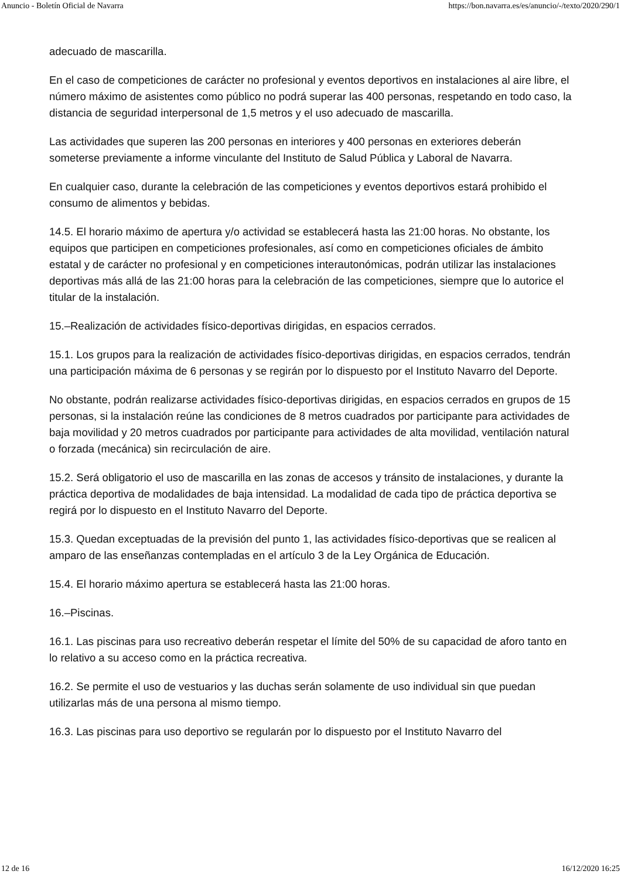Anuncio - Boletín Oficial de Navarra https://bon.navarra.es/es/anuncio/-/texto/2020/290/1
adecuado de mascarilla.
En el caso de competiciones de carácter no profesional y eventos deportivos en instalaciones al aire libre, el número máximo de asistentes como público no podrá superar las 400 personas, respetando en todo caso, la distancia de seguridad interpersonal de 1,5 metros y el uso adecuado de mascarilla.
Las actividades que superen las 200 personas en interiores y 400 personas en exteriores deberán someterse previamente a informe vinculante del Instituto de Salud Pública y Laboral de Navarra.
En cualquier caso, durante la celebración de las competiciones y eventos deportivos estará prohibido el consumo de alimentos y bebidas.
14.5. El horario máximo de apertura y/o actividad se establecerá hasta las 21:00 horas. No obstante, los equipos que participen en competiciones profesionales, así como en competiciones oficiales de ámbito estatal y de carácter no profesional y en competiciones interautonómicas, podrán utilizar las instalaciones deportivas más allá de las 21:00 horas para la celebración de las competiciones, siempre que lo autorice el titular de la instalación.
15.–Realización de actividades físico-deportivas dirigidas, en espacios cerrados.
15.1. Los grupos para la realización de actividades físico-deportivas dirigidas, en espacios cerrados, tendrán una participación máxima de 6 personas y se regirán por lo dispuesto por el Instituto Navarro del Deporte.
No obstante, podrán realizarse actividades físico-deportivas dirigidas, en espacios cerrados en grupos de 15 personas, si la instalación reúne las condiciones de 8 metros cuadrados por participante para actividades de baja movilidad y 20 metros cuadrados por participante para actividades de alta movilidad, ventilación natural o forzada (mecánica) sin recirculación de aire.
15.2. Será obligatorio el uso de mascarilla en las zonas de accesos y tránsito de instalaciones, y durante la práctica deportiva de modalidades de baja intensidad. La modalidad de cada tipo de práctica deportiva se regirá por lo dispuesto en el Instituto Navarro del Deporte.
15.3. Quedan exceptuadas de la previsión del punto 1, las actividades físico-deportivas que se realicen al amparo de las enseñanzas contempladas en el artículo 3 de la Ley Orgánica de Educación.
15.4. El horario máximo apertura se establecerá hasta las 21:00 horas.
16.–Piscinas.
16.1. Las piscinas para uso recreativo deberán respetar el límite del 50% de su capacidad de aforo tanto en lo relativo a su acceso como en la práctica recreativa.
16.2. Se permite el uso de vestuarios y las duchas serán solamente de uso individual sin que puedan utilizarlas más de una persona al mismo tiempo.
16.3. Las piscinas para uso deportivo se regularán por lo dispuesto por el Instituto Navarro del
12 de 16 16/12/2020 16:25